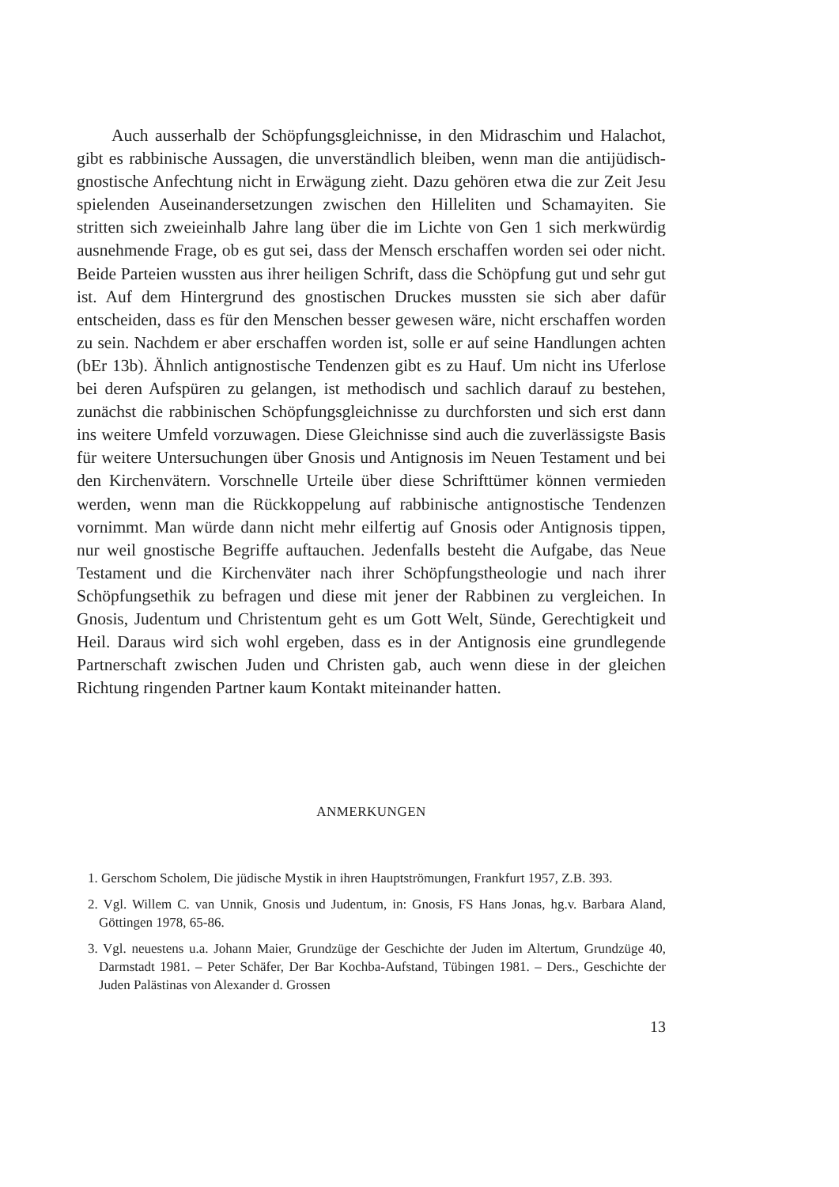Auch ausserhalb der Schöpfungsgleichnisse, in den Midraschim und Halachot, gibt es rabbinische Aussagen, die unverständlich bleiben, wenn man die antijüdisch-gnostische Anfechtung nicht in Erwägung zieht. Dazu gehören etwa die zur Zeit Jesu spielenden Auseinandersetzungen zwischen den Hilleliten und Schamayiten. Sie stritten sich zweieinhalb Jahre lang über die im Lichte von Gen 1 sich merkwürdig ausnehmende Frage, ob es gut sei, dass der Mensch erschaffen worden sei oder nicht. Beide Parteien wussten aus ihrer heiligen Schrift, dass die Schöpfung gut und sehr gut ist. Auf dem Hintergrund des gnostischen Druckes mussten sie sich aber dafür entscheiden, dass es für den Menschen besser gewesen wäre, nicht erschaffen worden zu sein. Nachdem er aber erschaffen worden ist, solle er auf seine Handlungen achten (bEr 13b). Ähnlich antignostische Tendenzen gibt es zu Hauf. Um nicht ins Uferlose bei deren Aufspüren zu gelangen, ist methodisch und sachlich darauf zu bestehen, zunächst die rabbinischen Schöpfungsgleichnisse zu durchforsten und sich erst dann ins weitere Umfeld vorzuwagen. Diese Gleichnisse sind auch die zuverlässigste Basis für weitere Untersuchungen über Gnosis und Antignosis im Neuen Testament und bei den Kirchenvätern. Vorschnelle Urteile über diese Schrifttümer können vermieden werden, wenn man die Rückkoppelung auf rabbinische antignostische Tendenzen vornimmt. Man würde dann nicht mehr eilfertig auf Gnosis oder Antignosis tippen, nur weil gnostische Begriffe auftauchen. Jedenfalls besteht die Aufgabe, das Neue Testament und die Kirchenväter nach ihrer Schöpfungstheologie und nach ihrer Schöpfungsethik zu befragen und diese mit jener der Rabbinen zu vergleichen. In Gnosis, Judentum und Christentum geht es um Gott Welt, Sünde, Gerechtigkeit und Heil. Daraus wird sich wohl ergeben, dass es in der Antignosis eine grundlegende Partnerschaft zwischen Juden und Christen gab, auch wenn diese in der gleichen Richtung ringenden Partner kaum Kontakt miteinander hatten.
ANMERKUNGEN
1. Gerschom Scholem, Die jüdische Mystik in ihren Hauptströmungen, Frankfurt 1957, Z.B. 393.
2. Vgl. Willem C. van Unnik, Gnosis und Judentum, in: Gnosis, FS Hans Jonas, hg.v. Barbara Aland, Göttingen 1978, 65-86.
3. Vgl. neuestens u.a. Johann Maier, Grundzüge der Geschichte der Juden im Altertum, Grundzüge 40, Darmstadt 1981. – Peter Schäfer, Der Bar Kochba-Aufstand, Tübingen 1981. – Ders., Geschichte der Juden Palästinas von Alexander d. Grossen
13